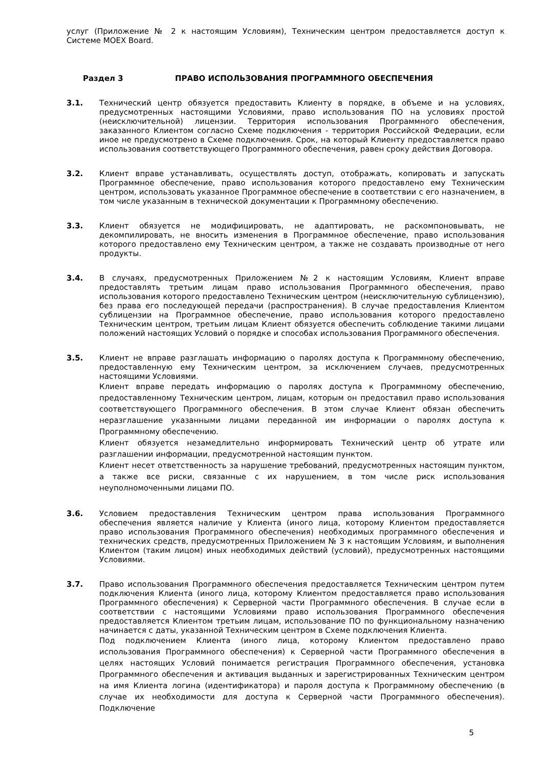услуг (Приложение № 2 к настоящим Условиям), Техническим центром предоставляется доступ к Системе MOEX Board.
Раздел 3 ПРАВО ИСПОЛЬЗОВАНИЯ ПРОГРАММНОГО ОБЕСПЕЧЕНИЯ
3.1.
Технический центр обязуется предоставить Клиенту в порядке, в объеме и на условиях, предусмотренных настоящими Условиями, право использования ПО на условиях простой (неисключительной) лицензии. Территория использования Программного обеспечения, заказанного Клиентом согласно Схеме подключения - территория Российской Федерации, если иное не предусмотрено в Схеме подключения. Срок, на который Клиенту предоставляется право использования соответствующего Программного обеспечения, равен сроку действия Договора.
3.2.
Клиент вправе устанавливать, осуществлять доступ, отображать, копировать и запускать Программное обеспечение, право использования которого предоставлено ему Техническим центром, использовать указанное Программное обеспечение в соответствии с его назначением, в том числе указанным в технической документации к Программному обеспечению.
3.3.
Клиент обязуется не модифицировать, не адаптировать, не раскомпоновывать, не декомпилировать, не вносить изменения в Программное обеспечение, право использования которого предоставлено ему Техническим центром, а также не создавать производные от него продукты.
3.4.
В случаях, предусмотренных Приложением №2 к настоящим Условиям, Клиент вправе предоставлять третьим лицам право использования Программного обеспечения, право использования которого предоставлено Техническим центром (неисключительную сублицензию), без права его последующей передачи (распространения). В случае предоставления Клиентом сублицензии на Программное обеспечение, право использования которого предоставлено Техническим центром, третьим лицам Клиент обязуется обеспечить соблюдение такими лицами положений настоящих Условий о порядке и способах использования Программного обеспечения.
3.5.
Клиент не вправе разглашать информацию о паролях доступа к Программному обеспечению, предоставленную ему Техническим центром, за исключением случаев, предусмотренных настоящими Условиями.
Клиент вправе передать информацию о паролях доступа к Программному обеспечению, предоставленному Техническим центром, лицам, которым он предоставил право использования соответствующего Программного обеспечения. В этом случае Клиент обязан обеспечить неразглашение указанными лицами переданной им информации о паролях доступа к Программному обеспечению.
Клиент обязуется незамедлительно информировать Технический центр об утрате или разглашении информации, предусмотренной настоящим пунктом.
Клиент несет ответственность за нарушение требований, предусмотренных настоящим пунктом, а также все риски, связанные с их нарушением, в том числе риск использования неуполномоченными лицами ПО.
3.6.
Условием предоставления Техническим центром права использования Программного обеспечения является наличие у Клиента (иного лица, которому Клиентом предоставляется право использования Программного обеспечения) необходимых программного обеспечения и технических средств, предусмотренных Приложением № 3 к настоящим Условиям, и выполнения Клиентом (таким лицом) иных необходимых действий (условий), предусмотренных настоящими Условиями.
3.7.
Право использования Программного обеспечения предоставляется Техническим центром путем подключения Клиента (иного лица, которому Клиентом предоставляется право использования Программного обеспечения) к Серверной части Программного обеспечения. В случае если в соответствии с настоящими Условиями право использования Программного обеспечения предоставляется Клиентом третьим лицам, использование ПО по функциональному назначению начинается с даты, указанной Техническим центром в Схеме подключения Клиента.
Под подключением Клиента (иного лица, которому Клиентом предоставлено право использования Программного обеспечения) к Серверной части Программного обеспечения в целях настоящих Условий понимается регистрация Программного обеспечения, установка Программного обеспечения и активация выданных и зарегистрированных Техническим центром на имя Клиента логина (идентификатора) и пароля доступа к Программному обеспечению (в случае их необходимости для доступа к Серверной части Программного обеспечения). Подключение
5